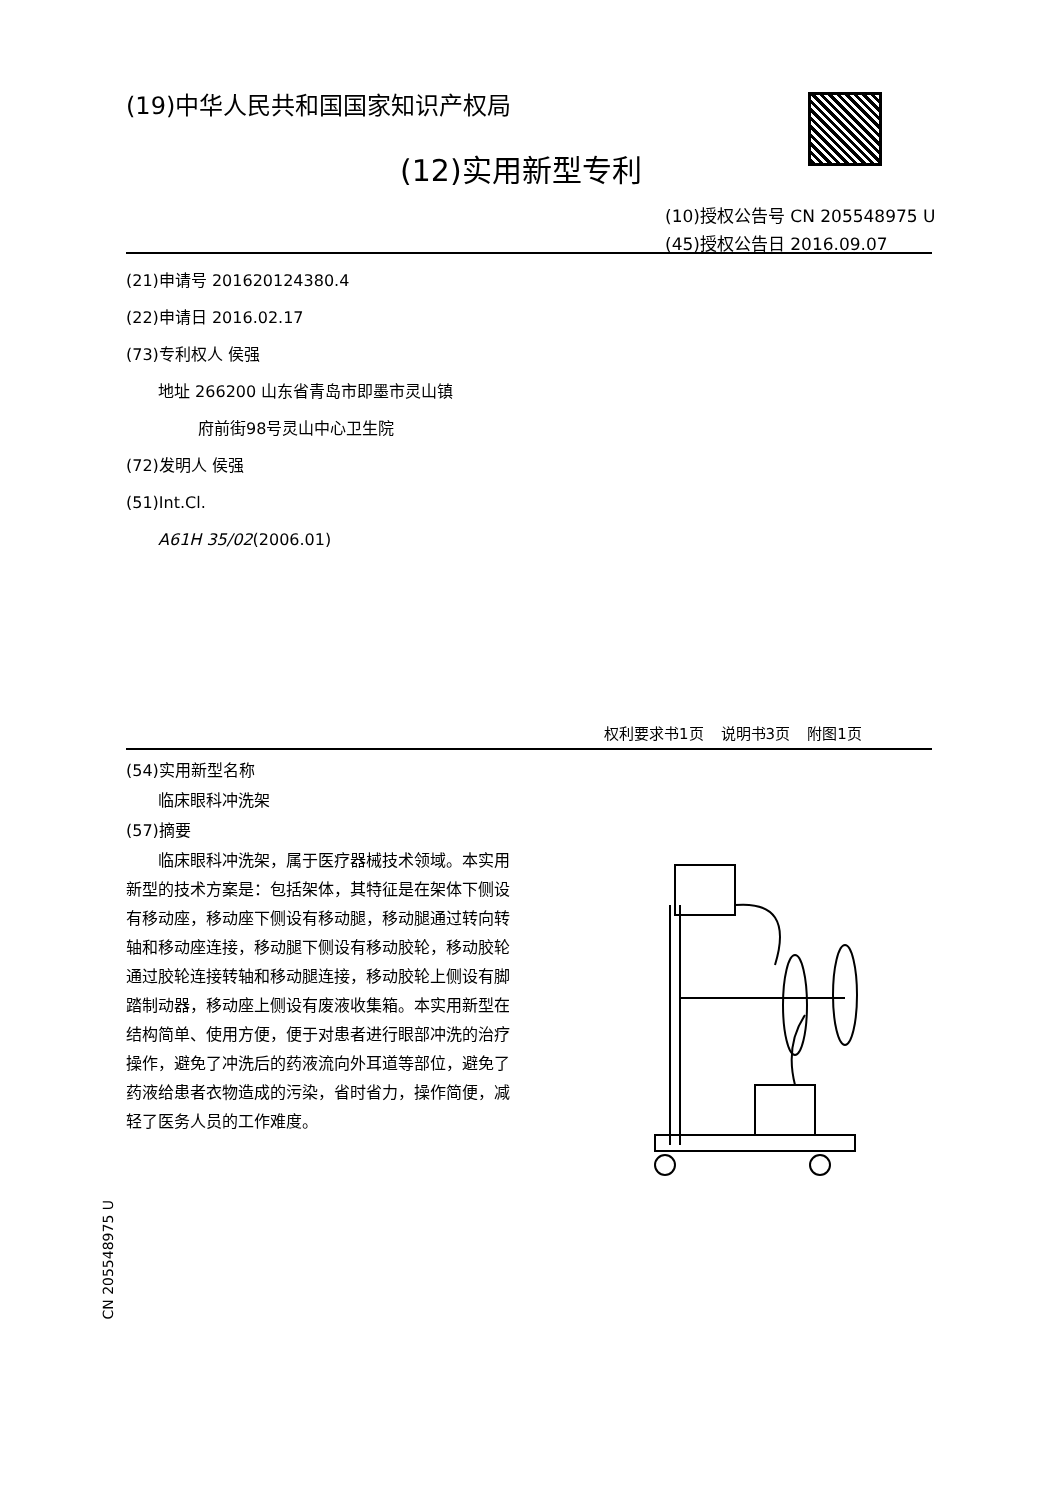(19)中华人民共和国国家知识产权局
(12)实用新型专利
(10)授权公告号 CN 205548975 U
(45)授权公告日 2016.09.07
(21)申请号 201620124380.4
(22)申请日 2016.02.17
(73)专利权人 侯强
  地址 266200 山东省青岛市即墨市灵山镇
     府前街98号灵山中心卫生院
(72)发明人 侯强
(51)Int.Cl.
  A61H 35/02(2006.01)
权利要求书1页   说明书3页   附图1页
(54)实用新型名称
  临床眼科冲洗架
(57)摘要
临床眼科冲洗架，属于医疗器械技术领域。本实用新型的技术方案是：包括架体，其特征是在架体下侧设有移动座，移动座下侧设有移动腿，移动腿通过转向转轴和移动座连接，移动腿下侧设有移动胶轮，移动胶轮通过胶轮连接转轴和移动腿连接，移动胶轮上侧设有脚踏制动器，移动座上侧设有废液收集箱。本实用新型在结构简单、使用方便，便于对患者进行眼部冲洗的治疗操作，避免了冲洗后的药液流向外耳道等部位，避免了药液给患者衣物造成的污染，省时省力，操作简便，减轻了医务人员的工作难度。
CN 205548975 U